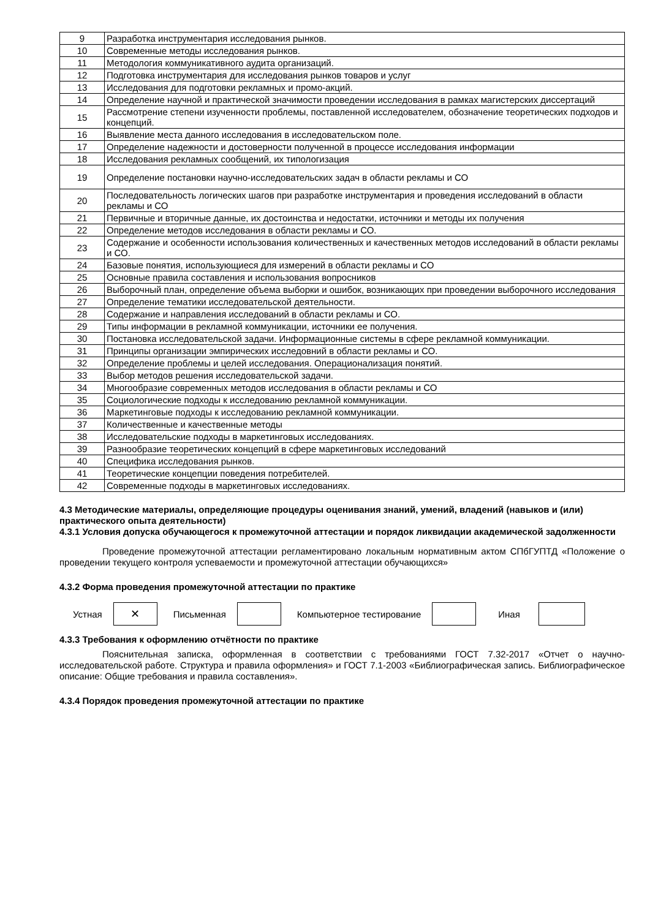| 9 | Разработка инструментария исследования рынков. |
| 10 | Современные методы исследования рынков. |
| 11 | Методология коммуникативного аудита организаций. |
| 12 | Подготовка инструментария для исследования рынков товаров и услуг |
| 13 | Исследования для подготовки рекламных и промо-акций. |
| 14 | Определение научной и практической значимости проведении исследования в рамках магистерских диссертаций |
| 15 | Рассмотрение степени изученности проблемы, поставленной исследователем, обозначение теоретических подходов и концепций. |
| 16 | Выявление места данного исследования в исследовательском поле. |
| 17 | Определение надежности и достоверности полученной в процессе исследования информации |
| 18 | Исследования рекламных сообщений, их типологизация |
| 19 | Определение постановки научно-исследовательских задач в области рекламы и СО |
| 20 | Последовательность логических шагов при разработке инструментария и проведения исследований в области рекламы и СО |
| 21 | Первичные и вторичные данные, их достоинства и недостатки, источники и методы их получения |
| 22 | Определение методов исследования в области рекламы и СО. |
| 23 | Содержание и особенности использования количественных и качественных методов исследований в области рекламы и СО. |
| 24 | Базовые понятия, использующиеся для измерений в области рекламы и СО |
| 25 | Основные правила составления и использования вопросников |
| 26 | Выборочный план, определение объема выборки и ошибок, возникающих при проведении выборочного исследования |
| 27 | Определение тематики исследовательской деятельности. |
| 28 | Содержание и направления исследований в области рекламы и СО. |
| 29 | Типы информации в рекламной коммуникации, источники ее получения. |
| 30 | Постановка исследовательской задачи. Информационные системы в сфере рекламной коммуникации. |
| 31 | Принципы организации эмпирических исследовний в области рекламы и СО. |
| 32 | Определение проблемы и целей исследования. Операционализация понятий. |
| 33 | Выбор методов решения исследовательской задачи. |
| 34 | Многообразие современных методов исследования в области рекламы и СО |
| 35 | Социологические подходы к исследованию рекламной коммуникации. |
| 36 | Маркетинговые подходы к исследованию рекламной коммуникации. |
| 37 | Количественные и качественные методы |
| 38 | Исследовательские подходы в маркетинговых исследованиях. |
| 39 | Разнообразие теоретических концепций в сфере маркетинговых исследований |
| 40 | Специфика исследования рынков. |
| 41 | Теоретические концепции поведения потребителей. |
| 42 | Современные подходы в маркетинговых исследованиях. |
4.3 Методические материалы, определяющие процедуры оценивания знаний, умений, владений (навыков и (или) практического опыта деятельности)
4.3.1 Условия допуска обучающегося к промежуточной аттестации и порядок ликвидации академической задолженности
Проведение промежуточной аттестации регламентировано локальным нормативным актом СПбГУПТД «Положение о проведении текущего контроля успеваемости и промежуточной аттестации обучающихся»
4.3.2 Форма проведения промежуточной аттестации по практике
Устная
✕
Письменная Компьютерное тестирование Иная
4.3.3 Требования к оформлению отчётности по практике
Пояснительная записка, оформленная в соответствии с требованиями ГОСТ 7.32-2017 «Отчет о научно-исследовательской работе. Структура и правила оформления» и ГОСТ 7.1-2003 «Библиографическая запись. Библиографическое описание: Общие требования и правила составления».
4.3.4 Порядок проведения промежуточной аттестации по практике